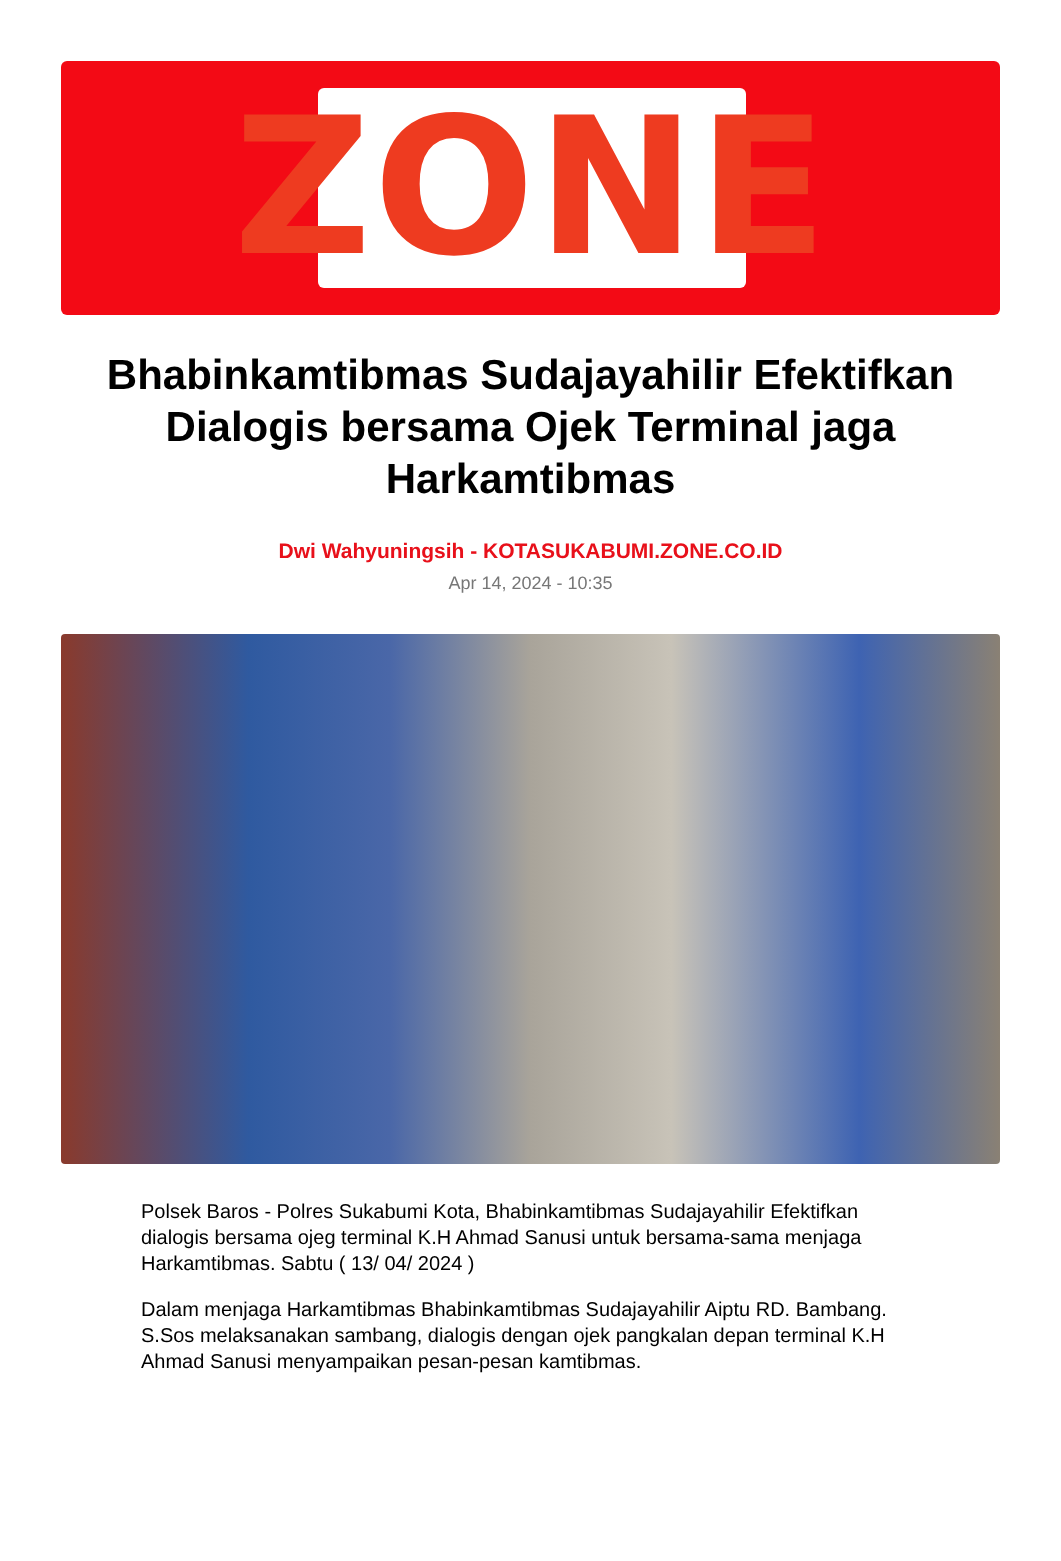ZONE
Bhabinkamtibmas Sudajayahilir Efektifkan Dialogis bersama Ojek Terminal jaga Harkamtibmas
Dwi Wahyuningsih - KOTASUKABUMI.ZONE.CO.ID
Apr 14, 2024 - 10:35
Polsek Baros - Polres Sukabumi Kota, Bhabinkamtibmas Sudajayahilir Efektifkan dialogis bersama ojeg terminal K.H Ahmad Sanusi untuk bersama-sama menjaga Harkamtibmas. Sabtu ( 13/ 04/ 2024 )
Dalam menjaga Harkamtibmas Bhabinkamtibmas Sudajayahilir Aiptu RD. Bambang. S.Sos melaksanakan sambang, dialogis dengan ojek pangkalan depan terminal K.H Ahmad Sanusi menyampaikan pesan-pesan kamtibmas.